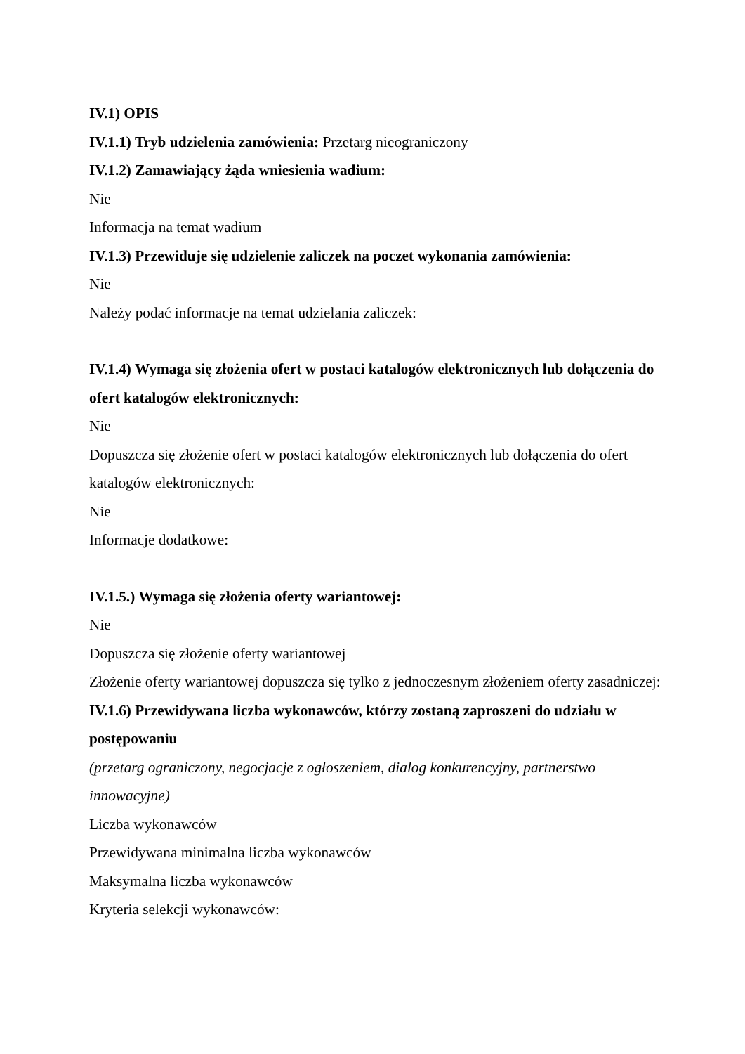IV.1) OPIS
IV.1.1) Tryb udzielenia zamówienia: Przetarg nieograniczony
IV.1.2) Zamawiający żąda wniesienia wadium:
Nie
Informacja na temat wadium
IV.1.3) Przewiduje się udzielenie zaliczek na poczet wykonania zamówienia:
Nie
Należy podać informacje na temat udzielania zaliczek:
IV.1.4) Wymaga się złożenia ofert w postaci katalogów elektronicznych lub dołączenia do ofert katalogów elektronicznych:
Nie
Dopuszcza się złożenie ofert w postaci katalogów elektronicznych lub dołączenia do ofert katalogów elektronicznych:
Nie
Informacje dodatkowe:
IV.1.5.) Wymaga się złożenia oferty wariantowej:
Nie
Dopuszcza się złożenie oferty wariantowej
Złożenie oferty wariantowej dopuszcza się tylko z jednoczesnym złożeniem oferty zasadniczej:
IV.1.6) Przewidywana liczba wykonawców, którzy zostaną zaproszeni do udziału w postępowaniu
(przetarg ograniczony, negocjacje z ogłoszeniem, dialog konkurencyjny, partnerstwo innowacyjne)
Liczba wykonawców
Przewidywana minimalna liczba wykonawców
Maksymalna liczba wykonawców
Kryteria selekcji wykonawców: